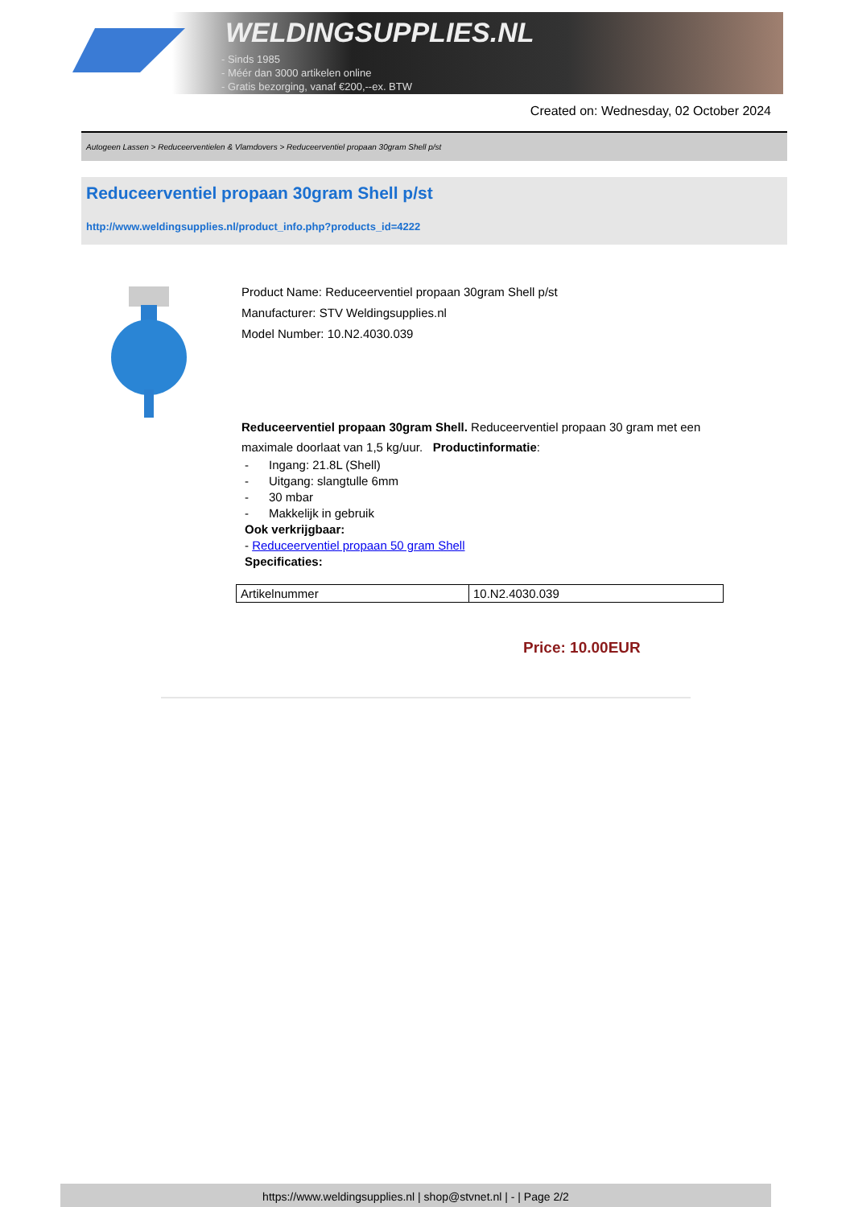WELDINGSUPPLIES.NL
- Sinds 1985
- Méér dan 3000 artikelen online
- Gratis bezorging, vanaf €200,--ex. BTW
Created on: Wednesday, 02 October 2024
Autogeen Lassen > Reduceerventielen & Vlamdovers > Reduceerventiel propaan 30gram Shell p/st
Reduceerventiel propaan 30gram Shell p/st
http://www.weldingsupplies.nl/product_info.php?products_id=4222
Product Name: Reduceerventiel propaan 30gram Shell p/st
Manufacturer: STV Weldingsupplies.nl
Model Number: 10.N2.4030.039
Reduceerventiel propaan 30gram Shell. Reduceerventiel propaan 30 gram met een maximale doorlaat van 1,5 kg/uur. Productinformatie:
- Ingang: 21.8L (Shell)
- Uitgang: slangtulle 6mm
- 30 mbar
- Makkelijk in gebruik
Ook verkrijgbaar:
- Reduceerventiel propaan 50 gram Shell
Specificaties:
| Artikelnummer | 10.N2.4030.039 |
Price: 10.00EUR
https://www.weldingsupplies.nl | shop@stvnet.nl | - | Page 2/2